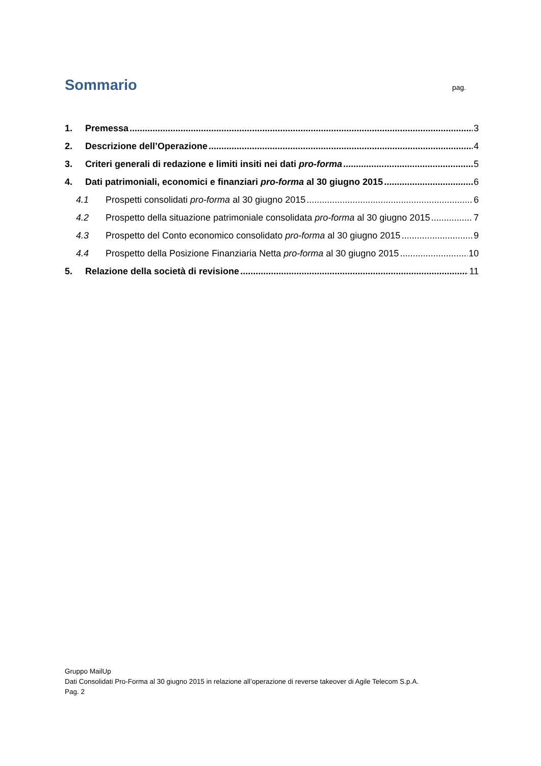Sommario pag.
1. Premessa 3
2. Descrizione dell’Operazione 4
3. Criteri generali di redazione e limiti insiti nei dati pro-forma 5
4. Dati patrimoniali, economici e finanziari pro-forma al 30 giugno 2015 6
4.1 Prospetti consolidati pro-forma al 30 giugno 2015 6
4.2 Prospetto della situazione patrimoniale consolidata pro-forma al 30 giugno 2015 7
4.3 Prospetto del Conto economico consolidato pro-forma al 30 giugno 2015 9
4.4 Prospetto della Posizione Finanziaria Netta pro-forma al 30 giugno 2015 10
5. Relazione della società di revisione 11
Gruppo MailUp
Dati Consolidati Pro-Forma al 30 giugno 2015 in relazione all’operazione di reverse takeover di Agile Telecom S.p.A.
Pag. 2